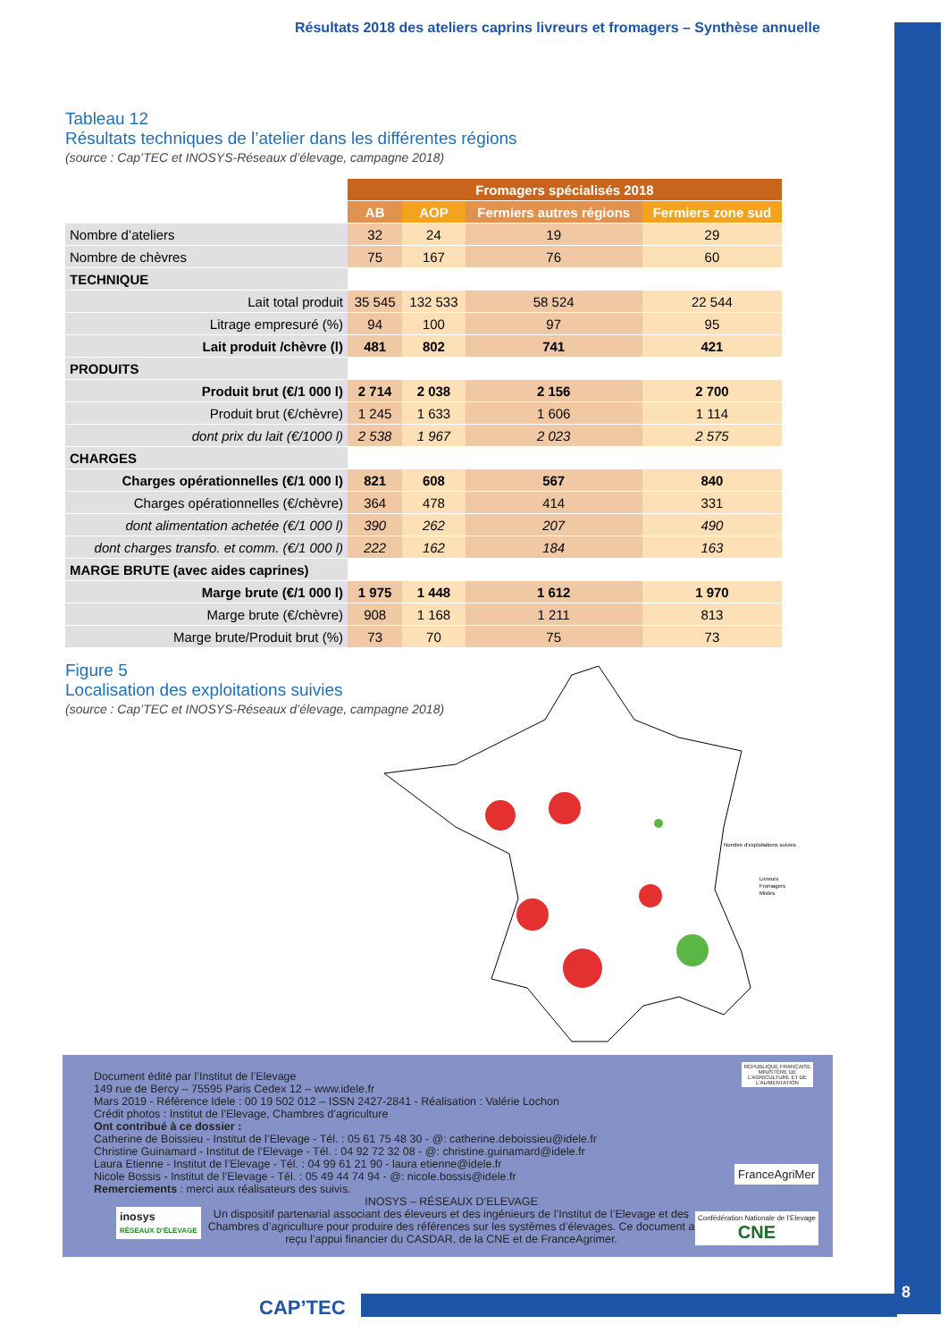Résultats 2018 des ateliers caprins livreurs et fromagers – Synthèse annuelle
Tableau 12
Résultats techniques de l’atelier dans les différentes régions
(source : Cap’TEC et INOSYS-Réseaux d’élevage, campagne 2018)
| | Fromagers spécialisés 2018 | | | |
| --- | --- | --- | --- | --- |
| | AB | AOP | Fermiers autres régions | Fermiers zone sud |
| Nombre d’ateliers | 32 | 24 | 19 | 29 |
| Nombre de chèvres | 75 | 167 | 76 | 60 |
| TECHNIQUE | | | | |
| Lait total produit | 35 545 | 132 533 | 58 524 | 22 544 |
| Litrage empresuré (%) | 94 | 100 | 97 | 95 |
| Lait produit /chèvre (l) | 481 | 802 | 741 | 421 |
| PRODUITS | | | | |
| Produit brut (€/1 000 l) | 2 714 | 2 038 | 2 156 | 2 700 |
| Produit brut (€/chèvre) | 1 245 | 1 633 | 1 606 | 1 114 |
| dont prix du lait (€/1000 l) | 2 538 | 1 967 | 2 023 | 2 575 |
| CHARGES | | | | |
| Charges opérationnelles (€/1 000 l) | 821 | 608 | 567 | 840 |
| Charges opérationnelles (€/chèvre) | 364 | 478 | 414 | 331 |
| dont alimentation achetée (€/1 000 l) | 390 | 262 | 207 | 490 |
| dont charges transfo. et comm. (€/1 000 l) | 222 | 162 | 184 | 163 |
| MARGE BRUTE (avec aides caprines) | | | | |
| Marge brute (€/1 000 l) | 1 975 | 1 448 | 1 612 | 1 970 |
| Marge brute (€/chèvre) | 908 | 1 168 | 1 211 | 813 |
| Marge brute/Produit brut (%) | 73 | 70 | 75 | 73 |
Figure 5
Localisation des exploitations suivies
(source : Cap’TEC et INOSYS-Réseaux d’élevage, campagne 2018)
Nombre d'exploitations suivies
Livreurs
Fromagers
Mixtes
Document édité par l’Institut de l’Elevage
149 rue de Bercy – 75595 Paris Cedex 12 – www.idele.fr
Mars 2019 - Référence Idele : 00 19 502 012 – ISSN 2427-2841 - Réalisation : Valérie Lochon
Crédit photos : Institut de l’Elevage, Chambres d’agriculture
Ont contribué à ce dossier :
Catherine de Boissieu - Institut de l’Elevage - Tél. : 05 61 75 48 30 - @: catherine.deboissieu@idele.fr
Christine Guinamard - Institut de l’Elevage - Tél. : 04 92 72 32 08 - @: christine.guinamard@idele.fr
Laura Etienne - Institut de l’Elevage - Tél. : 04 99 61 21 90 - laura etienne@idele.fr
Nicole Bossis - Institut de l’Elevage - Tél. : 05 49 44 74 94 - @: nicole.bossis@idele.fr
Remerciements : merci aux réalisateurs des suivis.
INOSYS – RÉSEAUX D’ELEVAGE
Un dispositif partenarial associant des éleveurs et des ingénieurs de l’Institut de l’Elevage et des Chambres d’agriculture pour produire des références sur les systèmes d’élevages. Ce document a reçu l’appui financier du CASDAR, de la CNE et de FranceAgrimer.
inosys
RÉSEAUX D’ÉLEVAGE
RÉPUBLIQUE FRANÇAISE
MINISTÈRE DE L’AGRICULTURE ET DE L’ALIMENTATION
FranceAgriMer
Confédération Nationale de l’Elevage
CNE
CAP’TEC
8